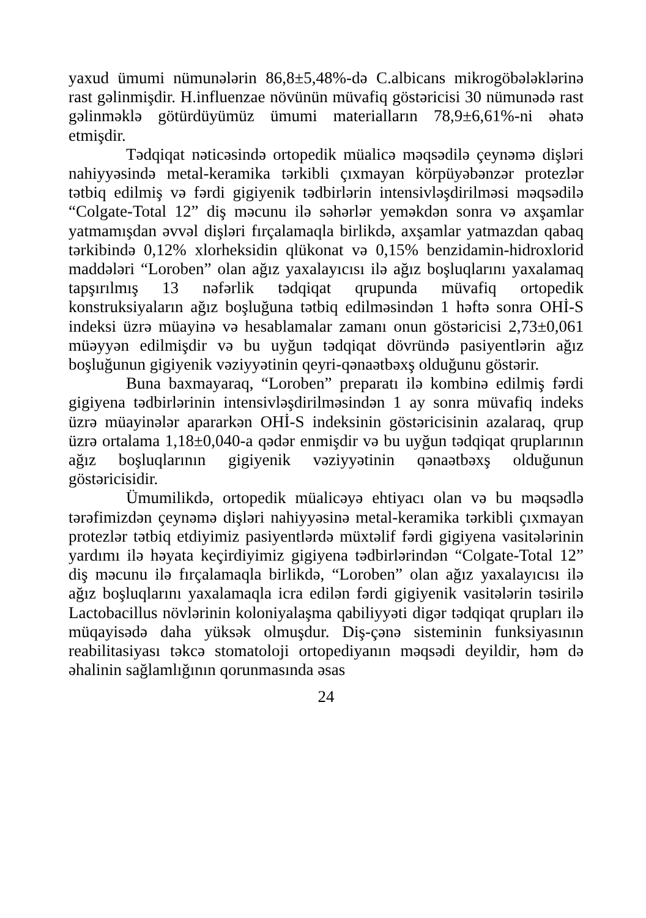yaxud ümumi nümunələrin 86,8±5,48%-də C.albicans mikrogöbələklərinə rast gəlinmişdir. H.influenzae növünün müvafiq göstəricisi 30 nümunədə rast gəlinməklə götürdüyümüz ümumi materialların 78,9±6,61%-ni əhatə etmişdir.
Tədqiqat nəticəsində ortopedik müalicə məqsədilə çeynəmə dişləri nahiyyəsində metal-keramika tərkibli çıxmayan körpüyəbənzər protezlər tətbiq edilmiş və fərdi gigiyenik tədbirlərin intensivləşdirilməsi məqsədilə “Colgate-Total 12” diş məcunu ilə səhərlər yeməkdən sonra və axşamlar yatmamışdan əvvəl dişləri fırçalamaqla birlikdə, axşamlar yatmazdan qabaq tərkibində 0,12% xlorheksidin qlükonat və 0,15% benzidamin-hidroxlorid maddələri “Loroben” olan ağız yaxalayıcısı ilə ağız boşluqlarını yaxalamaq tapşırılmış 13 nəfərlik tədqiqat qrupunda müvafiq ortopedik konstruksiyaların ağız boşluğuna tətbiq edilməsindən 1 həftə sonra OHİ-S indeksi üzrə müayinə və hesablamalar zamanı onun göstəricisi 2,73±0,061 müəyyən edilmişdir və bu uyğun tədqiqat dövründə pasiyentlərin ağız boşluğunun gigiyenik vəziyyətinin qeyri-qənaətbəxş olduğunu göstərir.
Buna baxmayaraq, “Loroben” preparatı ilə kombinə edilmiş fərdi gigiyena tədbirlərinin intensivləşdirilməsindən 1 ay sonra müvafiq indeks üzrə müayinələr apararkən OHİ-S indeksinin göstəricisinin azalaraq, qrup üzrə ortalama 1,18±0,040-a qədər enmişdir və bu uyğun tədqiqat qruplarının ağız boşluqlarının gigiyenik vəziyyətinin qənaətbəxş olduğunun göstəricisidir.
Ümumilikdə, ortopedik müalicəyə ehtiyacı olan və bu məqsədlə tərəfimizdən çeynəmə dişləri nahiyyəsinə metal-keramika tərkibli çıxmayan protezlər tətbiq etdiyimiz pasiyentlərdə müxtəlif fərdi gigiyena vasitələrinin yardımı ilə həyata keçirdiyimiz gigiyena tədbirlərindən “Colgate-Total 12” diş məcunu ilə fırçalamaqla birlikdə, “Loroben” olan ağız yaxalayıcısı ilə ağız boşluqlarını yaxalamaqla icra edilən fərdi gigiyenik vasitələrin təsirilə Lactobacillus növlərinin koloniyalaşma qabiliyyəti digər tədqiqat qrupları ilə müqayisədə daha yüksək olmuşdur. Diş-çənə sisteminin funksiyasının reabilitasiyası təkcə stomatoloji ortopediyanın məqsədi deyildir, həm də əhalinin sağlamlığının qorunmasında əsas
24